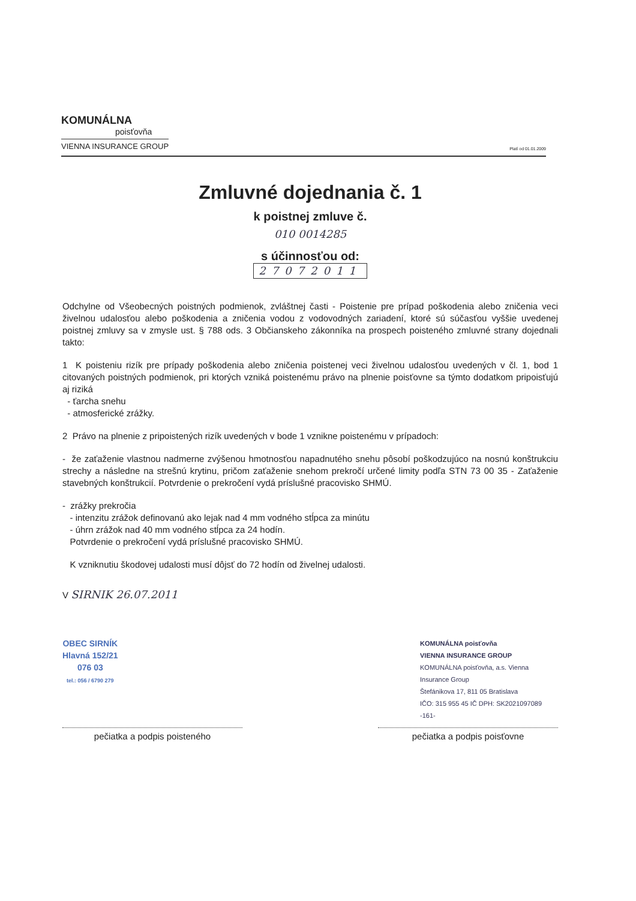KOMUNÁLNA
poisťovňa
VIENNA INSURANCE GROUP
Platí od 01.01.2009
Zmluvné dojednania č. 1
k poistnej zmluve č.
010 0014285
s účinnosťou od:
27072011
Odchylne od Všeobecných poistných podmienok, zvláštnej časti - Poistenie pre prípad poškodenia alebo zničenia veci živelnou udalosťou alebo poškodenia a zničenia vodou z vodovodných zariadení, ktoré sú súčasťou vyššie uvedenej poistnej zmluvy sa v zmysle ust. § 788 ods. 3 Občianskeho zákonníka na prospech poisteného zmluvné strany dojednali takto:
1 K poisteniu rizík pre prípady poškodenia alebo zničenia poistenej veci živelnou udalosťou uvedených v čl. 1, bod 1 citovaných poistných podmienok, pri ktorých vzniká poistenému právo na plnenie poisťovne sa týmto dodatkom pripoisťujú aj riziká
- ťarcha snehu
- atmosferické zrážky.
2 Právo na plnenie z pripoistených rizík uvedených v bode 1 vznikne poistenému v prípadoch:
- že zaťaženie vlastnou nadmerne zvýšenou hmotnosťou napadnutého snehu pôsobí poškodzujúco na nosnú konštrukciu strechy a následne na strešnú krytinu, pričom zaťaženie snehom prekročí určené limity podľa STN 73 00 35 - Zaťaženie stavebných konštrukcií. Potvrdenie o prekročení vydá príslušné pracovisko SHMÚ.
- zrážky prekročia
- intenzitu zrážok definovanú ako lejak nad 4 mm vodného stĺpca za minútu
- úhrn zrážok nad 40 mm vodného stĺpca za 24 hodín.
Potvrdenie o prekročení vydá príslušné pracovisko SHMÚ.
K vzniknutiu škodovej udalosti musí dôjsť do 72 hodín od živelnej udalosti.
V SIRNIK 26.07.2011
OBEC SIRNÍK
Hlavná 152/21
076 03
tel.: 056 / 6790 279
KOMUNÁLNA poisťovňa
VIENNA INSURANCE GROUP
KOMUNÁLNA poisťovňa, a.s. Vienna Insurance Group
Štefánikova 17, 811 05 Bratislava
IČO: 315 955 45 IČ DPH: SK2021097089 -161-
pečiatka a podpis poisteného pečiatka a podpis poisťovne